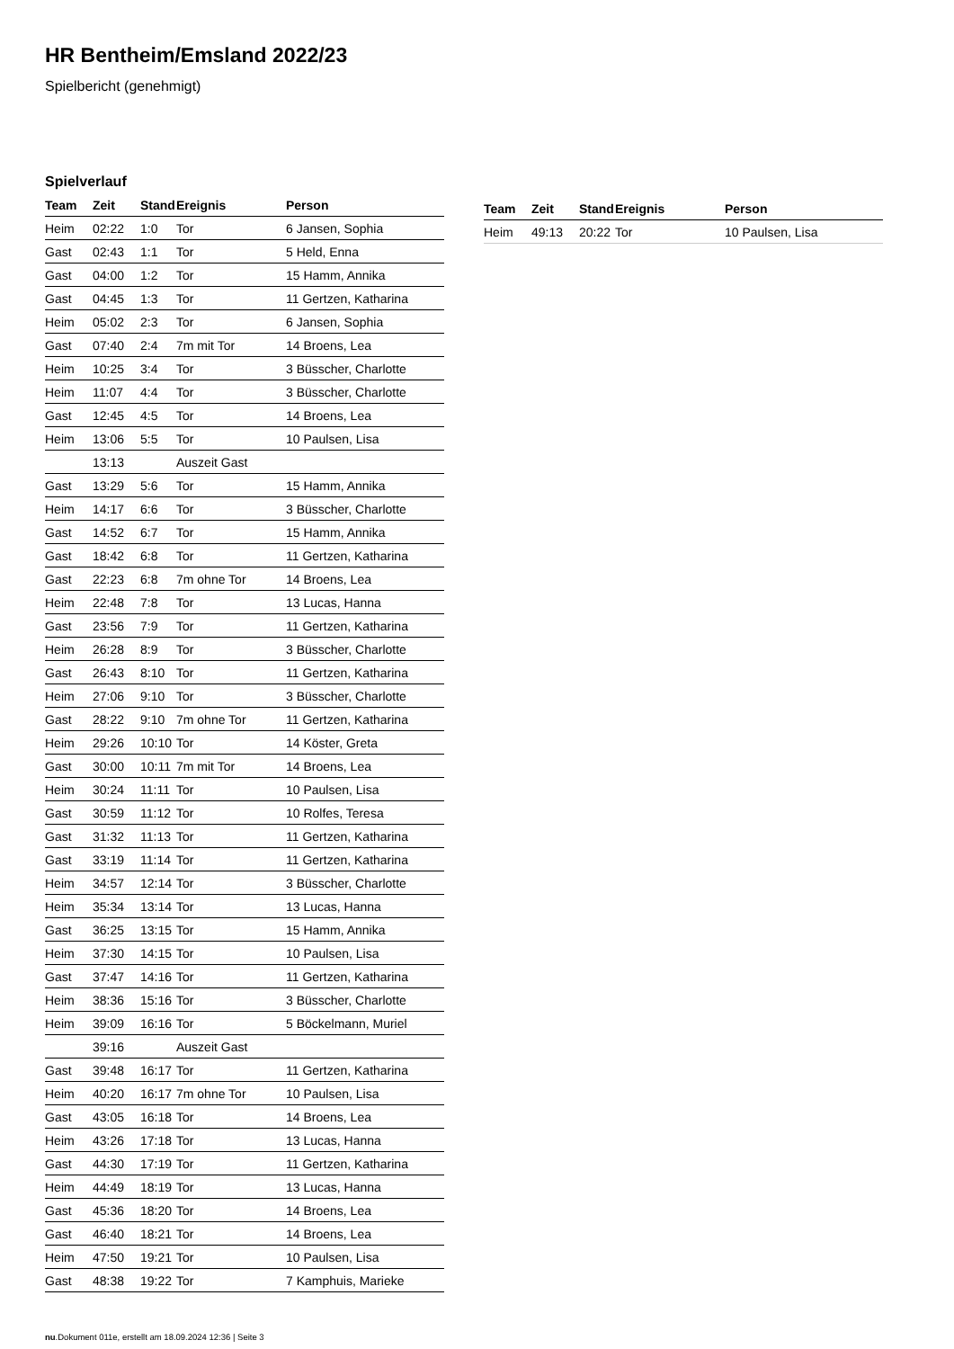HR Bentheim/Emsland 2022/23
Spielbericht (genehmigt)
Spielverlauf
| Team | Zeit | Stand | Ereignis | Person |
| --- | --- | --- | --- | --- |
| Heim | 02:22 | 1:0 | Tor | 6 Jansen, Sophia |
| Gast | 02:43 | 1:1 | Tor | 5 Held, Enna |
| Gast | 04:00 | 1:2 | Tor | 15 Hamm, Annika |
| Gast | 04:45 | 1:3 | Tor | 11 Gertzen, Katharina |
| Heim | 05:02 | 2:3 | Tor | 6 Jansen, Sophia |
| Gast | 07:40 | 2:4 | 7m mit Tor | 14 Broens, Lea |
| Heim | 10:25 | 3:4 | Tor | 3 Büsscher, Charlotte |
| Heim | 11:07 | 4:4 | Tor | 3 Büsscher, Charlotte |
| Gast | 12:45 | 4:5 | Tor | 14 Broens, Lea |
| Heim | 13:06 | 5:5 | Tor | 10 Paulsen, Lisa |
| | 13:13 | | Auszeit Gast | |
| Gast | 13:29 | 5:6 | Tor | 15 Hamm, Annika |
| Heim | 14:17 | 6:6 | Tor | 3 Büsscher, Charlotte |
| Gast | 14:52 | 6:7 | Tor | 15 Hamm, Annika |
| Gast | 18:42 | 6:8 | Tor | 11 Gertzen, Katharina |
| Gast | 22:23 | 6:8 | 7m ohne Tor | 14 Broens, Lea |
| Heim | 22:48 | 7:8 | Tor | 13 Lucas, Hanna |
| Gast | 23:56 | 7:9 | Tor | 11 Gertzen, Katharina |
| Heim | 26:28 | 8:9 | Tor | 3 Büsscher, Charlotte |
| Gast | 26:43 | 8:10 | Tor | 11 Gertzen, Katharina |
| Heim | 27:06 | 9:10 | Tor | 3 Büsscher, Charlotte |
| Gast | 28:22 | 9:10 | 7m ohne Tor | 11 Gertzen, Katharina |
| Heim | 29:26 | 10:10 | Tor | 14 Köster, Greta |
| Gast | 30:00 | 10:11 | 7m mit Tor | 14 Broens, Lea |
| Heim | 30:24 | 11:11 | Tor | 10 Paulsen, Lisa |
| Gast | 30:59 | 11:12 | Tor | 10 Rolfes, Teresa |
| Gast | 31:32 | 11:13 | Tor | 11 Gertzen, Katharina |
| Gast | 33:19 | 11:14 | Tor | 11 Gertzen, Katharina |
| Heim | 34:57 | 12:14 | Tor | 3 Büsscher, Charlotte |
| Heim | 35:34 | 13:14 | Tor | 13 Lucas, Hanna |
| Gast | 36:25 | 13:15 | Tor | 15 Hamm, Annika |
| Heim | 37:30 | 14:15 | Tor | 10 Paulsen, Lisa |
| Gast | 37:47 | 14:16 | Tor | 11 Gertzen, Katharina |
| Heim | 38:36 | 15:16 | Tor | 3 Büsscher, Charlotte |
| Heim | 39:09 | 16:16 | Tor | 5 Böckelmann, Muriel |
| | 39:16 | | Auszeit Gast | |
| Gast | 39:48 | 16:17 | Tor | 11 Gertzen, Katharina |
| Heim | 40:20 | 16:17 | 7m ohne Tor | 10 Paulsen, Lisa |
| Gast | 43:05 | 16:18 | Tor | 14 Broens, Lea |
| Heim | 43:26 | 17:18 | Tor | 13 Lucas, Hanna |
| Gast | 44:30 | 17:19 | Tor | 11 Gertzen, Katharina |
| Heim | 44:49 | 18:19 | Tor | 13 Lucas, Hanna |
| Gast | 45:36 | 18:20 | Tor | 14 Broens, Lea |
| Gast | 46:40 | 18:21 | Tor | 14 Broens, Lea |
| Heim | 47:50 | 19:21 | Tor | 10 Paulsen, Lisa |
| Gast | 48:38 | 19:22 | Tor | 7 Kamphuis, Marieke |
| Team | Zeit | Stand | Ereignis | Person |
| --- | --- | --- | --- | --- |
| Heim | 49:13 | 20:22 | Tor | 10 Paulsen, Lisa |
nu.Dokument 011e, erstellt am 18.09.2024 12:36 | Seite 3